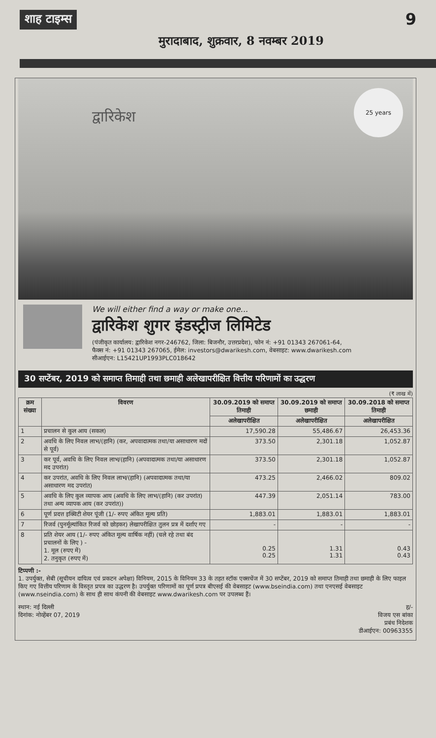शाह टाइम्स
मुरादाबाद, शुक्रवार, 8 नवम्बर 2019
9
द्वारिकेश
25 years
We will either find a way or make one...
द्वारिकेश शुगर इंडस्ट्रीज लिमिटेड
(पंजीकृत कार्यालय: द्वारिकेश नगर-246762, जिला: बिजनौर, उत्तरप्रदेश), फोन नं: +91 01343 267061-64,
फैक्स नं: +91 01343 267065, ईमेल: investors@dwarikesh.com, वेबसाइट: www.dwarikesh.com
सीआईएन: L15421UP1993PLC018642
30 सप्टेंबर, 2019 को समाप्त तिमाही तथा छमाही अलेखापरीक्षित वित्तीय परिणामों का उद्धरण
(₹ लाख में)
| क्रम संख्या | विवरण | 30.09.2019 को समाप्त तिमाही | 30.09.2019 को समाप्त छमाही | 30.09.2018 को समाप्त तिमाही |
| --- | --- | --- | --- | --- |
| | | अलेखापरीक्षित | अलेखापरीक्षित | अलेखापरीक्षित |
| 1 | प्रचालन से कुल आय (सकल) | 17,590.28 | 55,486.67 | 26,453.36 |
| 2 | अवधि के लिए निवल लाभ/(हानि) (कर, अपवादात्मक तथा/या असाधारण मदों से पूर्व) | 373.50 | 2,301.18 | 1,052.87 |
| 3 | कर पूर्व, अवधि के लिए निवल लाभ/(हानि) (अपवादात्मक तथा/या असाधारण मद उपरांत) | 373.50 | 2,301.18 | 1,052.87 |
| 4 | कर उपरांत, अवधि के लिए निवल लाभ/(हानि) (अपवादात्मक तथा/या असाधारण मद उपरांत) | 473.25 | 2,466.02 | 809.02 |
| 5 | अवधि के लिए कुल व्यापक आय (अवधि के लिए लाभ/(हानि) (कर उपरांत) तथा अन्य व्यापक आय (कर उपरांत)) | 447.39 | 2,051.14 | 783.00 |
| 6 | पूर्ण प्रदत्त इक्विटी शेयर पूंजी (1/- रुपए अंकित मूल्य प्रति) | 1,883.01 | 1,883.01 | 1,883.01 |
| 7 | रिजर्व (पुनर्मूल्यांकित रिजर्व को छोड़कर) लेखापरीक्षित तुलन प्रत्र में दर्शाए गए | - | - | - |
| 8 | प्रति शेयर आय (1/- रुपए अंकित मूल्य वार्षिक नहीं) (चले रहे तथा बंद प्रचालनों के लिए ) - 1. मूल (रुपए में) 2. तनुकृत (रुपए में) | 0.25 0.25 | 1.31 1.31 | 0.43 0.43 |
टिप्पणी :-
1. उपर्युक्त, सेबी (सूचीयन दायित्व एवं प्रकटन अपेक्षा) विनियम, 2015 के विनियम 33 के तहत स्टॉक एक्सचेंज में 30 सप्टेंबर, 2019 को समाप्त तिमाही तथा छमाही के लिए फाइल किए गए वित्तीय परिणाम के विस्तृत प्रपत्र का उद्धरण है। उपर्युक्त परिणामों का पूर्ण प्रपत्र बीएसई की वेबसाइट (www.bseindia.com) तथा एनएसई वेबसाइट (www.nseindia.com) के साथ ही साथ कंपनी की वेबसाइट www.dwarikesh.com पर उपलब्ध हैं।
स्थान: नई दिल्ली
दिनांक: नोव्हेंबर 07, 2019
ह/-
विजय एस बांका
प्रबंध निदेशक
डीआईएन: 00963355